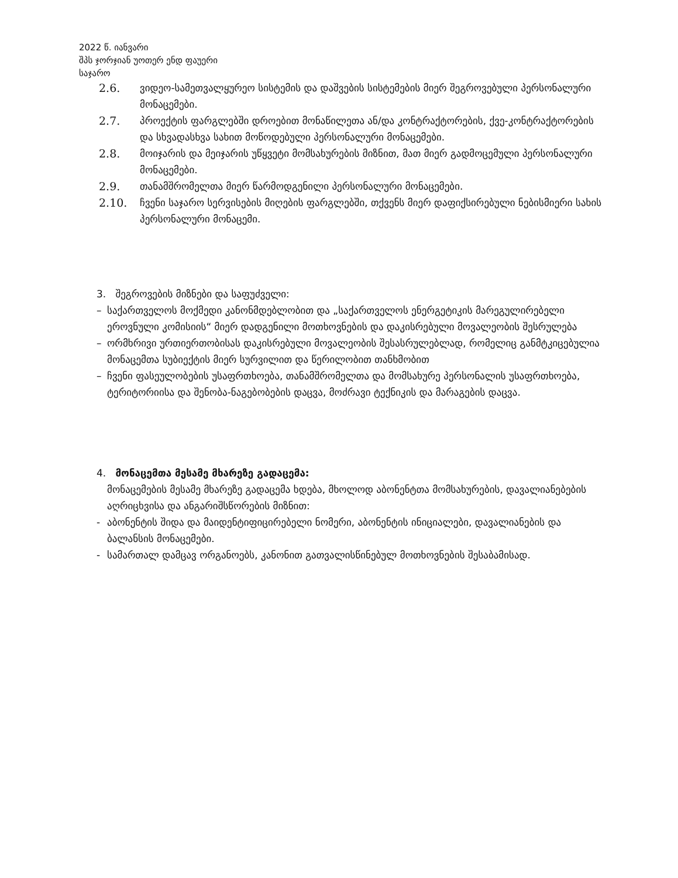2022 წ. იანვარი
შპს ჯორჯიან უოთერ ენდ ფაუერი
საჯარო
2.6. ვიდეო-სამეთვალყურეო სისტემის და დაშვების სისტემების მიერ შეგროვებული პერსონალური მონაცემები.
2.7. პროექტის ფარგლებში დროებით მონაწილეთა ან/და კონტრაქტორების, ქვე-კონტრაქტორების და სხვადასხვა სახით მოწოდებული პერსონალური მონაცემები.
2.8. მოიჯარის და მეიჯარის უწყვეტი მომსახურების მიზნით, მათ მიერ გადმოცემული პერსონალური მონაცემები.
2.9. თანამშრომელთა მიერ წარმოდგენილი პერსონალური მონაცემები.
2.10. ჩვენი საჯარო სერვისების მიღების ფარგლებში, თქვენს მიერ დაფიქსირებული ნებისმიერი სახის პერსონალური მონაცემი.
3. შეგროვების მიზნები და საფუძველი:
– საქართველოს მოქმედი კანონმდებლობით და „საქართველოს ენერგეტიკის მარეგულირებელი ეროვნული კომისიის“ მიერ დადგენილი მოთხოვნების და დაკისრებული მოვალეობის შესრულება
– ორმხრივი ურთიერთობისას დაკისრებული მოვალეობის შესასრულებლად, რომელიც განმტკიცებულია მონაცემთა სუბიექტის მიერ სურვილით და წერილობით თანხმობით
– ჩვენი ფასეულობების უსაფრთხოება, თანამშრომელთა და მომსახურე პერსონალის უსაფრთხოება, ტერიტორიისა და შენობა-ნაგებობების დაცვა, მოძრავი ტექნიკის და მარაგების დაცვა.
4. მონაცემთა მესამე მხარეზე გადაცემა:
მონაცემების მესამე მხარეზე გადაცემა ხდება, მხოლოდ აბონენტთა მომსახურების, დავალიანებების აღრიცხვისა და ანგარიშსწორების მიზნით:
- აბონენტის შიდა და მაიდენტიფიცირებელი ნომერი, აბონენტის ინიციალები, დავალიანების და ბალანსის მონაცემები.
- სამართალ დამცავ ორგანოებს, კანონით გათვალისწინებულ მოთხოვნების შესაბამისად.